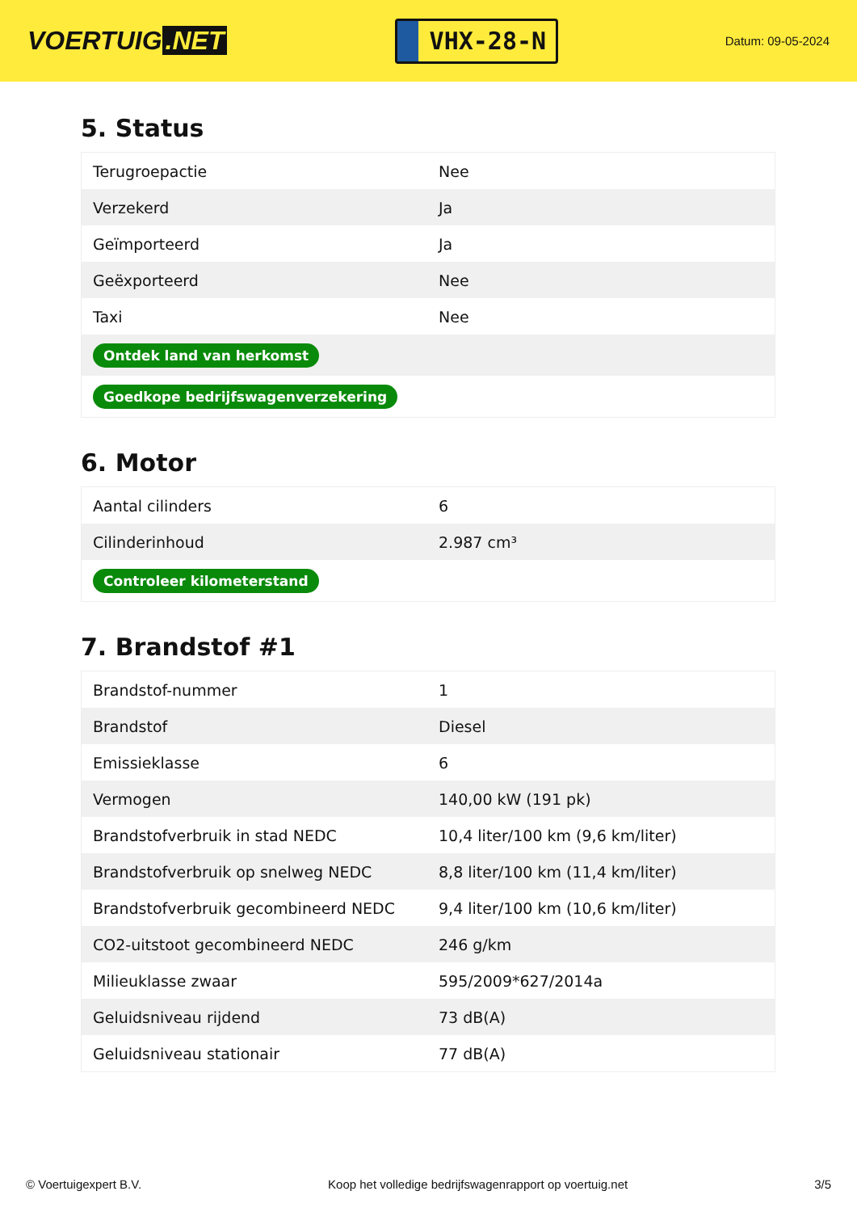VOERTUIG.NET
VHX-28-N
Datum: 09-05-2024
5. Status
| Terugroepactie | Nee |
| Verzekerd | Ja |
| Geïmporteerd | Ja |
| Geëxporteerd | Nee |
| Taxi | Nee |
| Ontdek land van herkomst | |
| Goedkope bedrijfswagenverzekering | |
6. Motor
| Aantal cilinders | 6 |
| Cilinderinhoud | 2.987 cm³ |
| Controleer kilometerstand | |
7. Brandstof #1
| Brandstof-nummer | 1 |
| Brandstof | Diesel |
| Emissieklasse | 6 |
| Vermogen | 140,00 kW (191 pk) |
| Brandstofverbruik in stad NEDC | 10,4 liter/100 km (9,6 km/liter) |
| Brandstofverbruik op snelweg NEDC | 8,8 liter/100 km (11,4 km/liter) |
| Brandstofverbruik gecombineerd NEDC | 9,4 liter/100 km (10,6 km/liter) |
| CO2-uitstoot gecombineerd NEDC | 246 g/km |
| Milieuklasse zwaar | 595/2009*627/2014a |
| Geluidsniveau rijdend | 73 dB(A) |
| Geluidsniveau stationair | 77 dB(A) |
© Voertuigexpert B.V. Koop het volledige bedrijfswagenrapport op voertuig.net 3/5